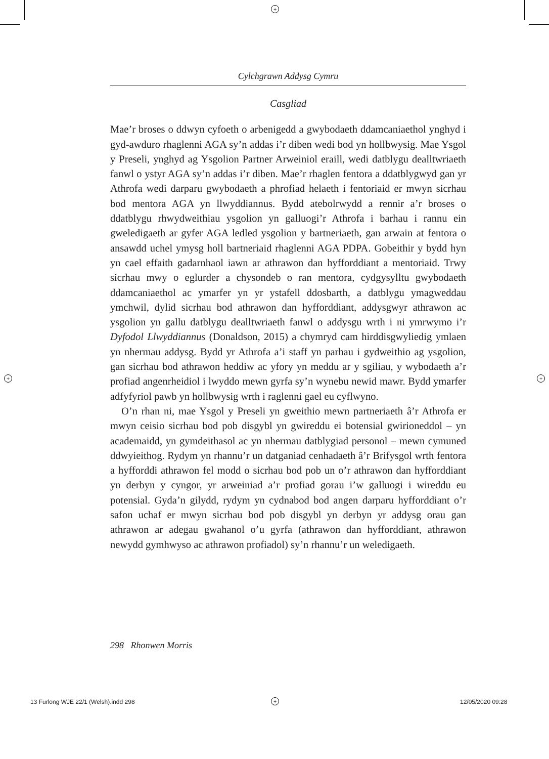+
+ +
Cylchgrawn Addysg Cymru
Casgliad
Mae’r broses o ddwyn cyfoeth o arbenigedd a gwybodaeth ddamcaniaethol ynghyd i gyd-awduro rhaglenni AGA sy’n addas i’r diben wedi bod yn hollbwysig. Mae Ysgol y Preseli, ynghyd ag Ysgolion Partner Arweiniol eraill, wedi datblygu dealltwriaeth fanwl o ystyr AGA sy’n addas i’r diben. Mae’r rhaglen fentora a ddatblygwyd gan yr Athrofa wedi darparu gwybodaeth a phrofiad helaeth i fentoriaid er mwyn sicrhau bod mentora AGA yn llwyddiannus. Bydd atebolrwydd a rennir a’r broses o ddatblygu rhwydweithiau ysgolion yn galluogi’r Athrofa i barhau i rannu ein gweledigaeth ar gyfer AGA ledled ysgolion y bartneriaeth, gan arwain at fentora o ansawdd uchel ymysg holl bartneriaid rhaglenni AGA PDPA. Gobeithir y bydd hyn yn cael effaith gadarnhaol iawn ar athrawon dan hyfforddiant a mentoriaid. Trwy sicrhau mwy o eglurder a chysondeb o ran mentora, cydgysylltu gwybodaeth ddamcaniaethol ac ymarfer yn yr ystafell ddosbarth, a datblygu ymagweddau ymchwil, dylid sicrhau bod athrawon dan hyfforddiant, addysgwyr athrawon ac ysgolion yn gallu datblygu dealltwriaeth fanwl o addysgu wrth i ni ymrwymo i’r Dyfodol Llwyddiannus (Donaldson, 2015) a chymryd cam hirddisgwyliedig ymlaen yn nhermau addysg. Bydd yr Athrofa a’i staff yn parhau i gydweithio ag ysgolion, gan sicrhau bod athrawon heddiw ac yfory yn meddu ar y sgiliau, y wybodaeth a’r profiad angenrheidiol i lwyddo mewn gyrfa sy’n wynebu newid mawr. Bydd ymarfer adfyfyriol pawb yn hollbwysig wrth i raglenni gael eu cyflwyno.
O’n rhan ni, mae Ysgol y Preseli yn gweithio mewn partneriaeth â’r Athrofa er mwyn ceisio sicrhau bod pob disgybl yn gwireddu ei botensial gwirioneddol – yn academaidd, yn gymdeithasol ac yn nhermau datblygiad personol – mewn cymuned ddwyieithog. Rydym yn rhannu’r un datganiad cenhadaeth â’r Brifysgol wrth fentora a hyfforddi athrawon fel modd o sicrhau bod pob un o’r athrawon dan hyfforddiant yn derbyn y cyngor, yr arweiniad a’r profiad gorau i’w galluogi i wireddu eu potensial. Gyda’n gilydd, rydym yn cydnabod bod angen darparu hyfforddiant o’r safon uchaf er mwyn sicrhau bod pob disgybl yn derbyn yr addysg orau gan athrawon ar adegau gwahanol o’u gyrfa (athrawon dan hyfforddiant, athrawon newydd gymhwyso ac athrawon profiadol) sy’n rhannu’r un weledigaeth.
298 Rhonwen Morris
13 Furlong WJE 22/1 (Welsh).indd 298
+ 12/05/2020 09:28